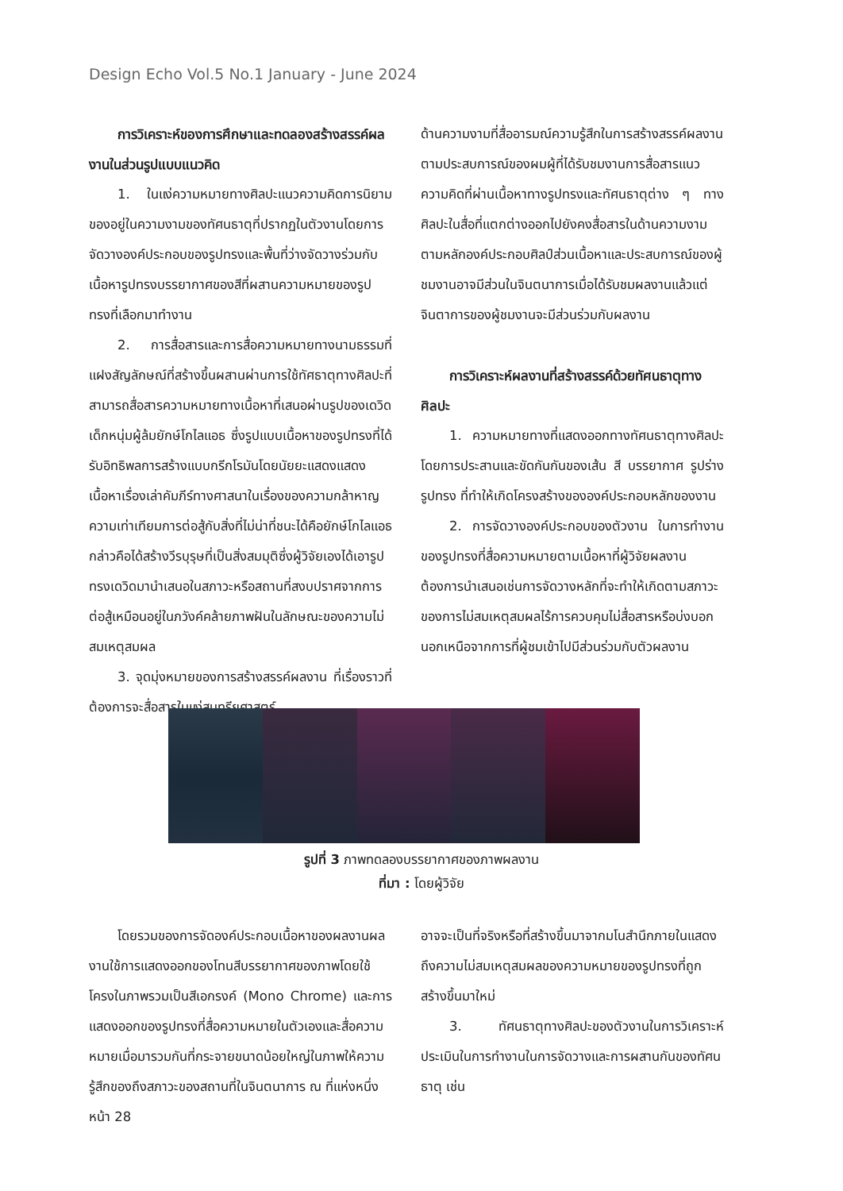Design Echo Vol.5 No.1 January - June 2024
การวิเคราะห์ของการศึกษาและทดลองสร้างสรรค์ผลงานในส่วนรูปแบบแนวคิด
1. ในแง่ความหมายทางศิลปะแนวความคิดการนิยามของอยู่ในความงามของทัศนธาตุที่ปรากฏในตัวงานโดยการจัดวางองค์ประกอบของรูปทรงและพื้นที่ว่างจัดวางร่วมกับเนื้อหารูปทรงบรรยากาศของสีที่ผสานความหมายของรูปทรงที่เลือกมาทำงาน
2. การสื่อสารและการสื่อความหมายทางนามธรรมที่แฝงสัญลักษณ์ที่สร้างขึ้นผสานผ่านการใช้ทัศธาตุทางศิลปะที่สามารถสื่อสารความหมายทางเนื้อหาที่เสนอผ่านรูปของเดวิด เด็กหนุ่มผู้ล้มยักษ์โกไลแอธ ซึ่งรูปแบบเนื้อหาของรูปทรงที่ได้รับอิทธิพลการสร้างแบบกรีกโรมันโดยนัยยะแสดงแสดงเนื้อหาเรื่องเล่าคัมภีร์ทางศาสนาในเรื่องของความกล้าหาญความเท่าเทียมการต่อสู้กับสิ่งที่ไม่น่าที่ชนะได้คือยักษ์โกไลแอธกล่าวคือได้สร้างวีรบุรุษที่เป็นสิ่งสมมุติซึ่งผู้วิจัยเองได้เอารูปทรงเดวิดมานำเสนอในสภาวะหรือสถานที่สงบปราศจากการต่อสู้เหมือนอยู่ในภวังค์คล้ายภาพฝันในลักษณะของความไม่สมเหตุสมผล
3. จุดมุ่งหมายของการสร้างสรรค์ผลงาน ที่เรื่องราวที่ต้องการจะสื่อสารในแง่สุนทรียศาสตร์
ด้านความงามที่สื่ออารมณ์ความรู้สึกในการสร้างสรรค์ผลงานตามประสบการณ์ของผมผู้ที่ได้รับชมงานการสื่อสารแนวความคิดที่ผ่านเนื้อหาทางรูปทรงและทัศนธาตุต่าง ๆ ทางศิลปะในสื่อที่แตกต่างออกไปยังคงสื่อสารในด้านความงามตามหลักองค์ประกอบศิลป์ส่วนเนื้อหาและประสบการณ์ของผู้ชมงานอาจมีส่วนในจินตนาการเมื่อได้รับชมผลงานแล้วแต่จินตาการของผู้ชมงานจะมีส่วนร่วมกับผลงาน
การวิเคราะห์ผลงานที่สร้างสรรค์ด้วยทัศนธาตุทางศิลปะ
1. ความหมายทางที่แสดงออกทางทัศนธาตุทางศิลปะโดยการประสานและขัดกันกันของเส้น สี บรรยากาศ รูปร่าง รูปทรง ที่ทำให้เกิดโครงสร้างขององค์ประกอบหลักของงาน
2. การจัดวางองค์ประกอบของตัวงาน ในการทำงานของรูปทรงที่สื่อความหมายตามเนื้อหาที่ผู้วิจัยผลงานต้องการนำเสนอเช่นการจัดวางหลักที่จะทำให้เกิดตามสภาวะของการไม่สมเหตุสมผลไร้การควบคุมไม่สื่อสารหรือบ่งบอกนอกเหนือจากการที่ผู้ชมเข้าไปมีส่วนร่วมกับตัวผลงาน
รูปที่ 3 ภาพทดลองบรรยากาศของภาพผลงาน
ที่มา : โดยผู้วิจัย
โดยรวมของการจัดองค์ประกอบเนื้อหาของผลงานผลงานใช้การแสดงออกของโทนสีบรรยากาศของภาพโดยใช้โครงในภาพรวมเป็นสีเอกรงค์ (Mono Chrome) และการแสดงออกของรูปทรงที่สื่อความหมายในตัวเองและสื่อความหมายเมื่อมารวมกันที่กระจายขนาดน้อยใหญ่ในภาพให้ความรู้สึกของถึงสภาวะของสถานที่ในจินตนาการ ณ ที่แห่งหนึ่ง
หน้า 28
อาจจะเป็นที่จริงหรือที่สร้างขึ้นมาจากมโนสำนึกภายในแสดงถึงความไม่สมเหตุสมผลของความหมายของรูปทรงที่ถูกสร้างขึ้นมาใหม่
3. ทัศนธาตุทางศิลปะของตัวงานในการวิเคราะห์ประเมินในการทำงานในการจัดวางและการผสานกันของทัศนธาตุ เช่น